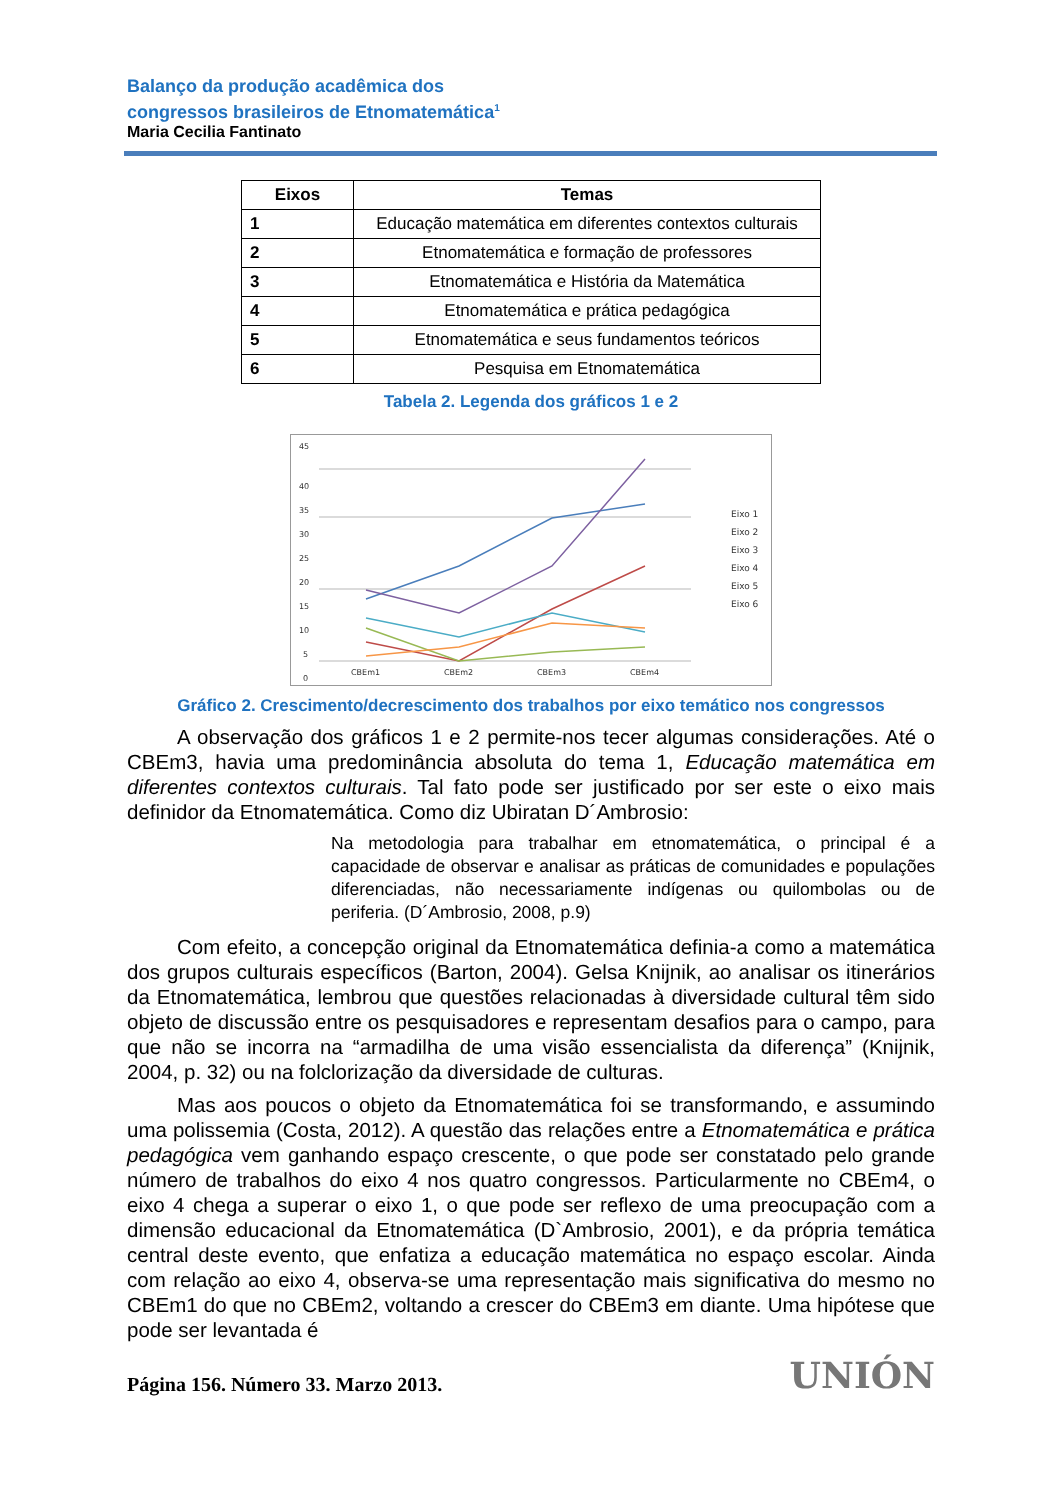Balanço da produção acadêmica dos
congressos brasileiros de Etnomatemática<sup>1</sup>
Maria Cecilia Fantinato
| Eixos | Temas |
| --- | --- |
| 1 | Educação matemática em diferentes contextos culturais |
| 2 | Etnomatemática e formação de professores |
| 3 | Etnomatemática e História da Matemática |
| 4 | Etnomatemática e prática pedagógica |
| 5 | Etnomatemática e seus fundamentos teóricos |
| 6 | Pesquisa em Etnomatemática |
Tabela 2. Legenda dos gráficos 1 e 2
45
40
35
30
25
20
15
10
5
0
CBEm1
CBEm2
CBEm3
CBEm4
Eixo 1
Eixo 2
Eixo 3
Eixo 4
Eixo 5
Eixo 6
Gráfico 2. Crescimento/decrescimento dos trabalhos por eixo temático nos congressos
A observação dos gráficos 1 e 2 permite-nos tecer algumas considerações. Até o CBEm3, havia uma predominância absoluta do tema 1, Educação matemática em diferentes contextos culturais. Tal fato pode ser justificado por ser este o eixo mais definidor da Etnomatemática. Como diz Ubiratan D´Ambrosio:
Na metodologia para trabalhar em etnomatemática, o principal é a capacidade de observar e analisar as práticas de comunidades e populações diferenciadas, não necessariamente indígenas ou quilombolas ou de periferia. (D´Ambrosio, 2008, p.9)
Com efeito, a concepção original da Etnomatemática definia-a como a matemática dos grupos culturais específicos (Barton, 2004). Gelsa Knijnik, ao analisar os itinerários da Etnomatemática, lembrou que questões relacionadas à diversidade cultural têm sido objeto de discussão entre os pesquisadores e representam desafios para o campo, para que não se incorra na “armadilha de uma visão essencialista da diferença” (Knijnik, 2004, p. 32) ou na folclorização da diversidade de culturas.
Mas aos poucos o objeto da Etnomatemática foi se transformando, e assumindo uma polissemia (Costa, 2012). A questão das relações entre a Etnomatemática e prática pedagógica vem ganhando espaço crescente, o que pode ser constatado pelo grande número de trabalhos do eixo 4 nos quatro congressos. Particularmente no CBEm4, o eixo 4 chega a superar o eixo 1, o que pode ser reflexo de uma preocupação com a dimensão educacional da Etnomatemática (D`Ambrosio, 2001), e da própria temática central deste evento, que enfatiza a educação matemática no espaço escolar. Ainda com relação ao eixo 4, observa-se uma representação mais significativa do mesmo no CBEm1 do que no CBEm2, voltando a crescer do CBEm3 em diante. Uma hipótese que pode ser levantada é
Página 156. Número 33. Marzo 2013. UNIÓN